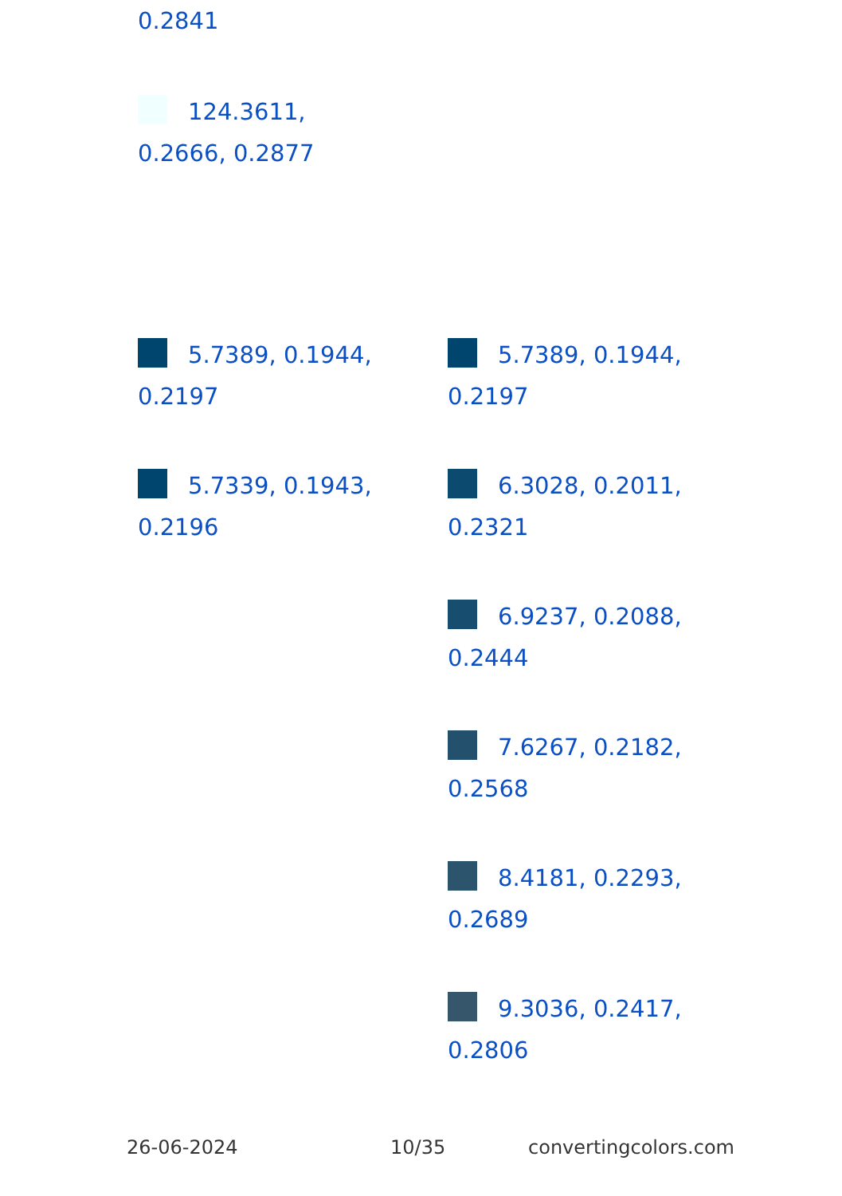0.2841
124.3611, 0.2666, 0.2877
5.7389, 0.1944, 0.2197
5.7339, 0.1943, 0.2196
5.7389, 0.1944, 0.2197
6.3028, 0.2011, 0.2321
6.9237, 0.2088, 0.2444
7.6267, 0.2182, 0.2568
8.4181, 0.2293, 0.2689
9.3036, 0.2417, 0.2806
26-06-2024 10/35 convertingcolors.com